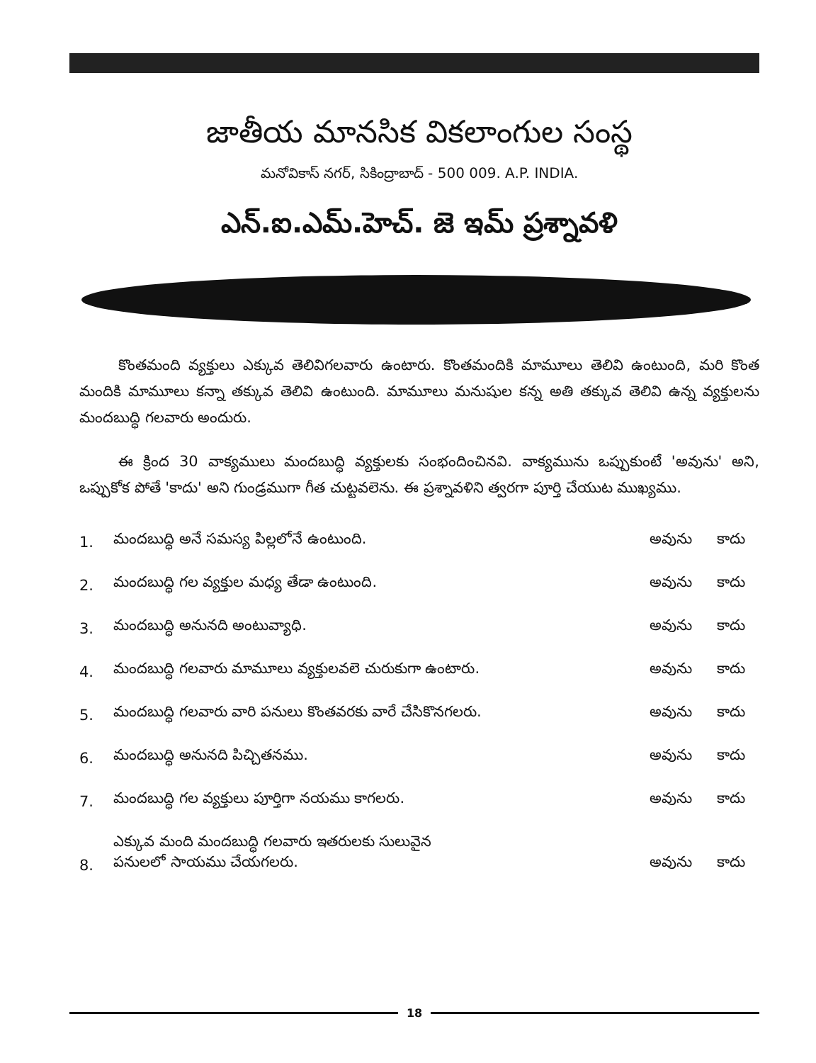జాతీయ మానసిక వికలాంగుల సంస్థ
మనోవికాస్ నగర్, సికింద్రాబాద్ - 500 009. A.P. INDIA.
ఎన్.ఐ.ఎమ్.హెచ్. జె ఇమ్ ప్రశ్నావళి
కొంతమంది వ్యక్తులు ఎక్కువ తెలివిగలవారు ఉంటారు. కొంతమందికి మామూలు తెలివి ఉంటుంది, మరి కొంత మందికి మామూలు కన్నా తక్కువ తెలివి ఉంటుంది. మామూలు మనుషుల కన్న అతి తక్కువ తెలివి ఉన్న వ్యక్తులను మందబుద్ధి గలవారు అందురు.
ఈ క్రింద 30 వాక్యములు మందబుద్ధి వ్యక్తులకు సంభందించినవి. వాక్యమును ఒప్పుకుంటే 'అవును' అని, ఒప్పుకోక పోతే 'కాదు' అని గుండ్రముగా గీత చుట్టవలెను. ఈ ప్రశ్నావళిని త్వరగా పూర్తి చేయుట ముఖ్యము.
| 1. | మందబుద్ధి అనే సమస్య పిల్లలోనే ఉంటుంది. | అవును | కాదు |
| 2. | మందబుద్ధి గల వ్యక్తుల మధ్య తేడా ఉంటుంది. | అవును | కాదు |
| 3. | మందబుద్ధి అనునది అంటువ్యాధి. | అవును | కాదు |
| 4. | మందబుద్ధి గలవారు మామూలు వ్యక్తులవలె చురుకుగా ఉంటారు. | అవును | కాదు |
| 5. | మందబుద్ధి గలవారు వారి పనులు కొంతవరకు వారే చేసికొనగలరు. | అవును | కాదు |
| 6. | మందబుద్ధి అనునది పిచ్చితనము. | అవును | కాదు |
| 7. | మందబుద్ధి గల వ్యక్తులు పూర్తిగా నయము కాగలరు. | అవును | కాదు |
| 8. | ఎక్కువ మంది మందబుద్ధి గలవారు ఇతరులకు సులువైన పనులలో సాయము చేయగలరు. | అవును | కాదు |
18